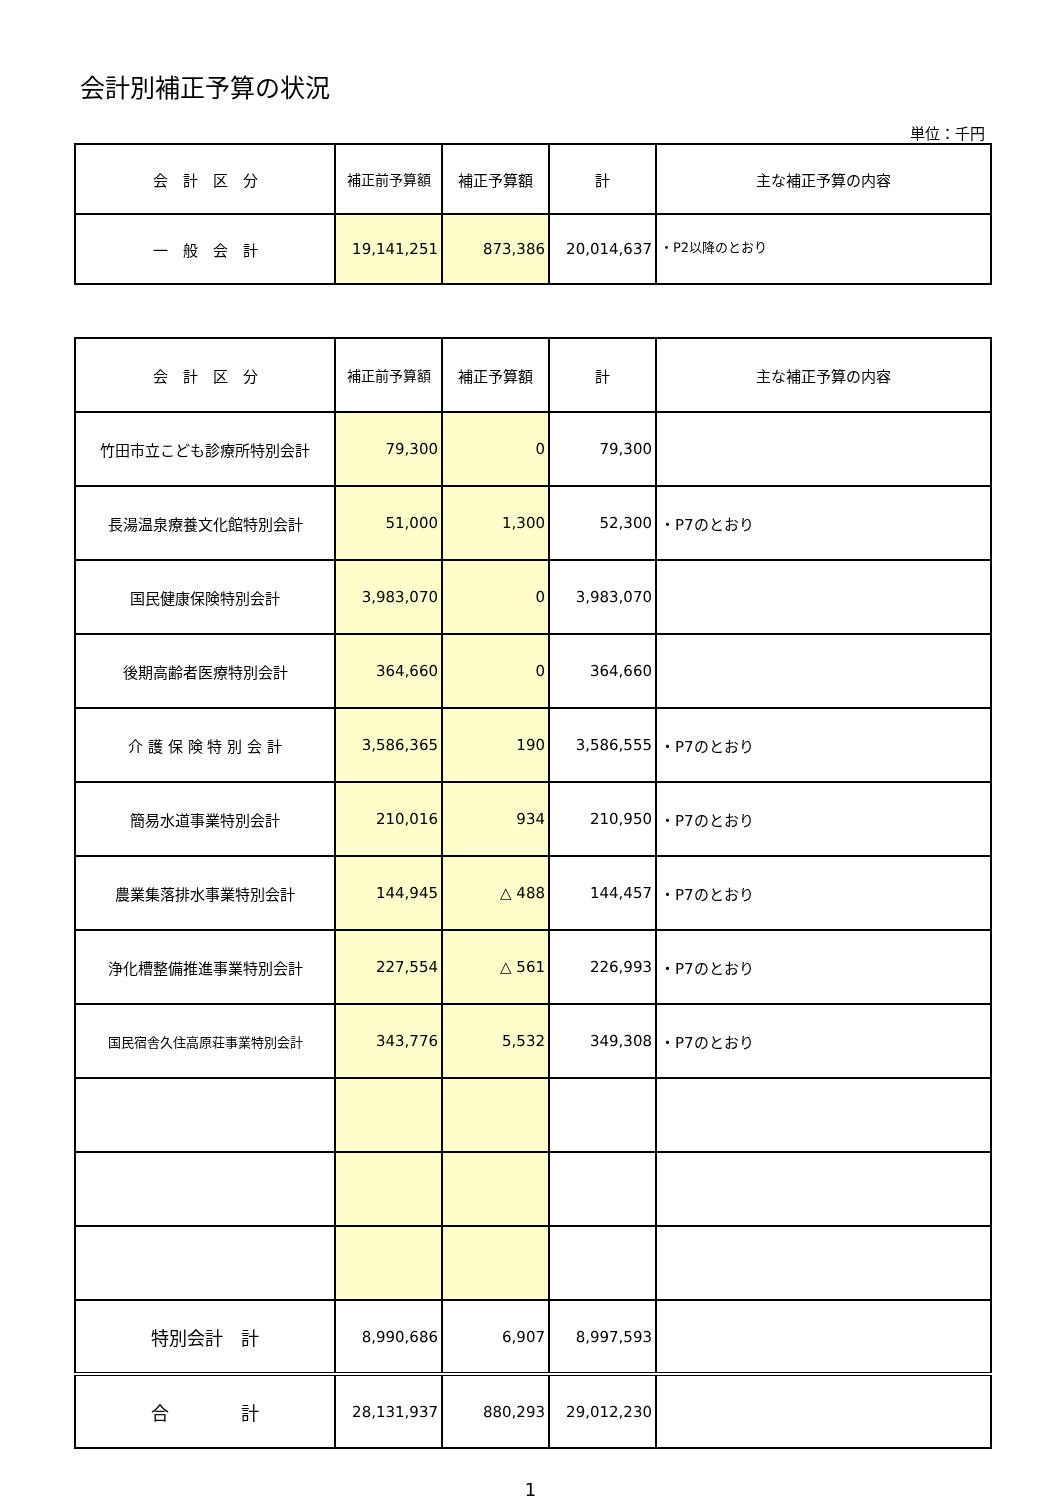会計別補正予算の状況
単位：千円
| 会 計 区 分 | 補正前予算額 | 補正予算額 | 計 | 主な補正予算の内容 |
| --- | --- | --- | --- | --- |
| 一 般 会 計 | 19,141,251 | 873,386 | 20,014,637 | ・P2以降のとおり |
| 会 計 区 分 | 補正前予算額 | 補正予算額 | 計 | 主な補正予算の内容 |
| --- | --- | --- | --- | --- |
| 竹田市立こども診療所特別会計 | 79,300 | 0 | 79,300 | |
| 長湯温泉療養文化館特別会計 | 51,000 | 1,300 | 52,300 | ・P7のとおり |
| 国民健康保険特別会計 | 3,983,070 | 0 | 3,983,070 | |
| 後期高齢者医療特別会計 | 364,660 | 0 | 364,660 | |
| 介 護 保 険 特 別 会 計 | 3,586,365 | 190 | 3,586,555 | ・P7のとおり |
| 簡易水道事業特別会計 | 210,016 | 934 | 210,950 | ・P7のとおり |
| 農業集落排水事業特別会計 | 144,945 | △ 488 | 144,457 | ・P7のとおり |
| 浄化槽整備推進事業特別会計 | 227,554 | △ 561 | 226,993 | ・P7のとおり |
| 国民宿舎久住高原荘事業特別会計 | 343,776 | 5,532 | 349,308 | ・P7のとおり |
| 特別会計 計 | 8,990,686 | 6,907 | 8,997,593 | |
| 合 計 | 28,131,937 | 880,293 | 29,012,230 | |
1